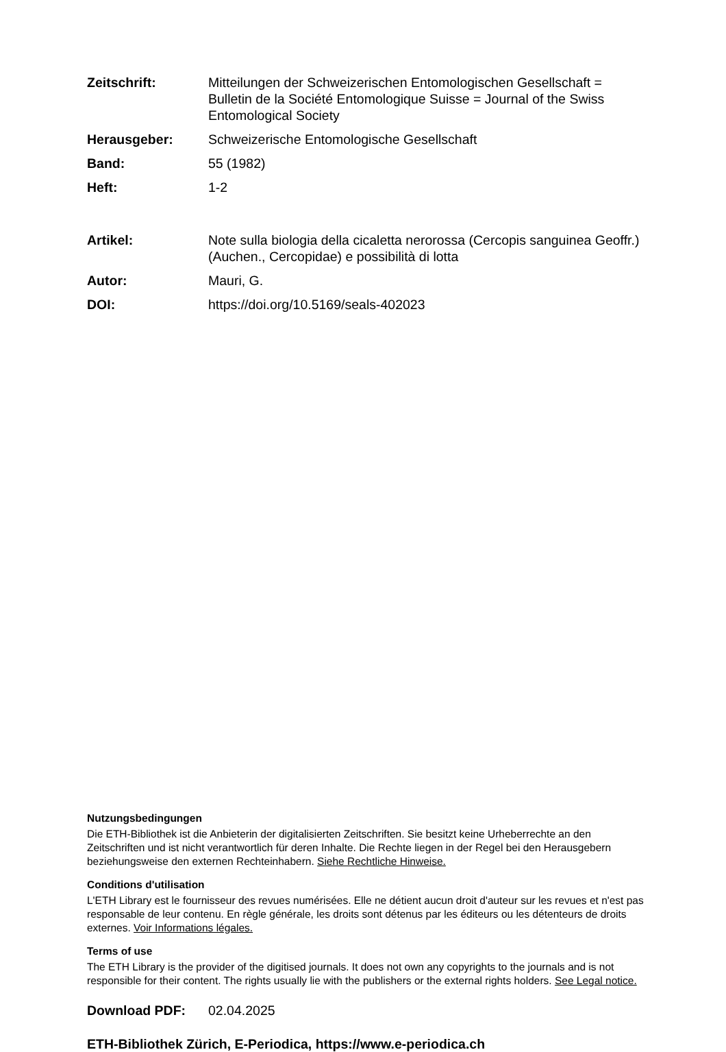Zeitschrift: Mitteilungen der Schweizerischen Entomologischen Gesellschaft = Bulletin de la Société Entomologique Suisse = Journal of the Swiss Entomological Society
Herausgeber: Schweizerische Entomologische Gesellschaft
Band: 55 (1982)
Heft: 1-2
Artikel: Note sulla biologia della cicaletta nerorossa (Cercopis sanguinea Geoffr.) (Auchen., Cercopidae) e possibilità di lotta
Autor: Mauri, G.
DOI: https://doi.org/10.5169/seals-402023
Nutzungsbedingungen
Die ETH-Bibliothek ist die Anbieterin der digitalisierten Zeitschriften. Sie besitzt keine Urheberrechte an den Zeitschriften und ist nicht verantwortlich für deren Inhalte. Die Rechte liegen in der Regel bei den Herausgebern beziehungsweise den externen Rechteinhabern. Siehe Rechtliche Hinweise.
Conditions d'utilisation
L'ETH Library est le fournisseur des revues numérisées. Elle ne détient aucun droit d'auteur sur les revues et n'est pas responsable de leur contenu. En règle générale, les droits sont détenus par les éditeurs ou les détenteurs de droits externes. Voir Informations légales.
Terms of use
The ETH Library is the provider of the digitised journals. It does not own any copyrights to the journals and is not responsible for their content. The rights usually lie with the publishers or the external rights holders. See Legal notice.
Download PDF: 02.04.2025
ETH-Bibliothek Zürich, E-Periodica, https://www.e-periodica.ch